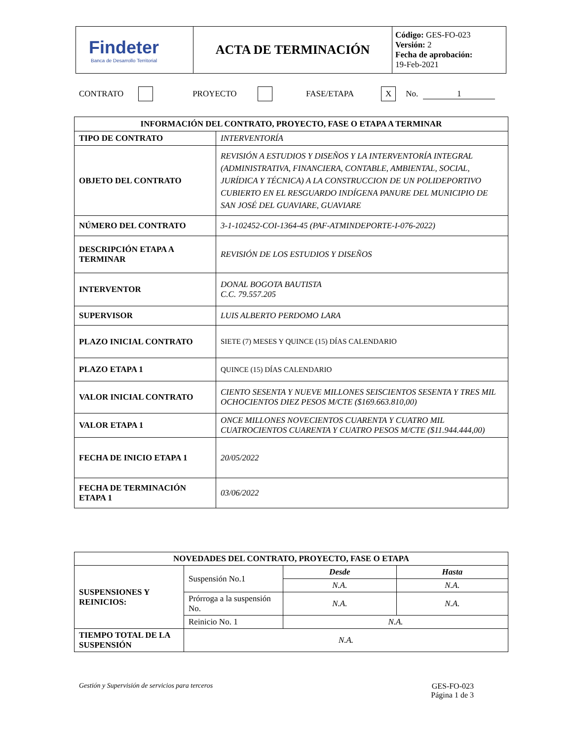| Findeter Banca de Desarrollo Territorial | ACTA DE TERMINACIÓN | Código: GES-FO-023 Versión: 2 Fecha de aprobación: 19-Feb-2021 |
CONTRATO PROYECTO FASE/ETAPA X No. 1
| INFORMACIÓN DEL CONTRATO, PROYECTO, FASE O ETAPA A TERMINAR | |
| TIPO DE CONTRATO | INTERVENTORÍA |
| OBJETO DEL CONTRATO | REVISIÓN A ESTUDIOS Y DISEÑOS Y LA INTERVENTORÍA INTEGRAL (ADMINISTRATIVA, FINANCIERA, CONTABLE, AMBIENTAL, SOCIAL, JURÍDICA Y TÉCNICA) A LA CONSTRUCCION DE UN POLIDEPORTIVO CUBIERTO EN EL RESGUARDO INDÍGENA PANURE DEL MUNICIPIO DE SAN JOSÉ DEL GUAVIARE, GUAVIARE |
| NÚMERO DEL CONTRATO | 3-1-102452-COI-1364-45 (PAF-ATMINDEPORTE-I-076-2022) |
| DESCRIPCIÓN ETAPA A TERMINAR | REVISIÓN DE LOS ESTUDIOS Y DISEÑOS |
| INTERVENTOR | DONAL BOGOTA BAUTISTA C.C. 79.557.205 |
| SUPERVISOR | LUIS ALBERTO PERDOMO LARA |
| PLAZO INICIAL CONTRATO | SIETE (7) MESES Y QUINCE (15) DÍAS CALENDARIO |
| PLAZO ETAPA 1 | QUINCE (15) DÍAS CALENDARIO |
| VALOR INICIAL CONTRATO | CIENTO SESENTA Y NUEVE MILLONES SEISCIENTOS SESENTA Y TRES MIL OCHOCIENTOS DIEZ PESOS M/CTE ($169.663.810,00) |
| VALOR ETAPA 1 | ONCE MILLONES NOVECIENTOS CUARENTA Y CUATRO MIL CUATROCIENTOS CUARENTA Y CUATRO PESOS M/CTE ($11.944.444,00) |
| FECHA DE INICIO ETAPA 1 | 20/05/2022 |
| FECHA DE TERMINACIÓN ETAPA 1 | 03/06/2022 |
| NOVEDADES DEL CONTRATO, PROYECTO, FASE O ETAPA | | | |
| SUSPENSIONES Y REINICIOS: | Suspensión No.1 | Desde | Hasta |
| | | N.A. | N.A. |
| | Prórroga a la suspensión No. | N.A. | N.A. |
| | Reinicio No. 1 | N.A. | |
| TIEMPO TOTAL DE LA SUSPENSIÓN | N.A. | | |
Gestión y Supervisión de servicios para terceros GES-FO-023
Página 1 de 3